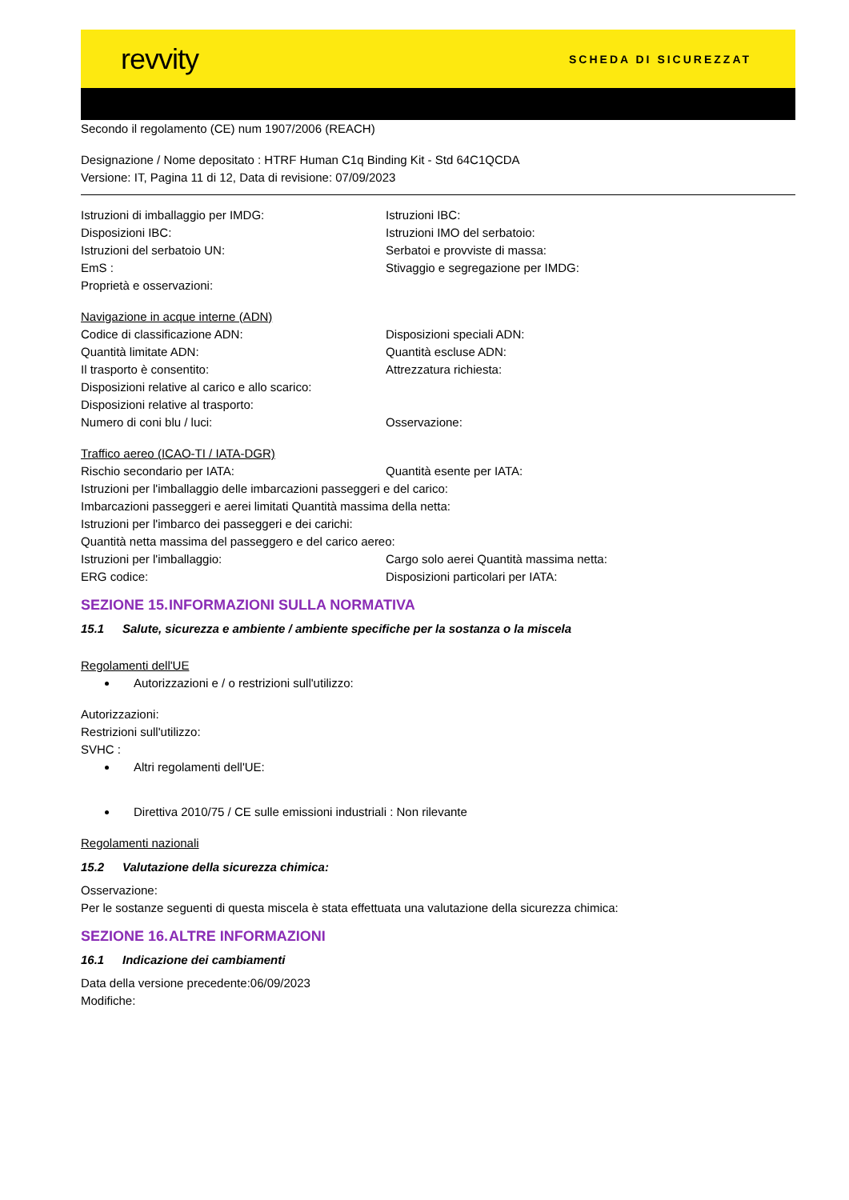revvity
SCHEDA DI SICUREZZAT
Secondo il regolamento (CE) num 1907/2006 (REACH)
Designazione / Nome depositato : HTRF Human C1q Binding Kit - Std 64C1QCDA
Versione: IT, Pagina 11 di 12, Data di revisione: 07/09/2023
Istruzioni di imballaggio per IMDG: Istruzioni IBC:
Disposizioni IBC: Istruzioni IMO del serbatoio:
Istruzioni del serbatoio UN: Serbatoi e provviste di massa:
EmS : Stivaggio e segregazione per IMDG:
Proprietà e osservazioni:
Navigazione in acque interne (ADN)
Codice di classificazione ADN: Disposizioni speciali ADN:
Quantità limitate ADN: Quantità escluse ADN:
Il trasporto è consentito: Attrezzatura richiesta:
Disposizioni relative al carico e allo scarico:
Disposizioni relative al trasporto:
Numero di coni blu / luci: Osservazione:
Traffico aereo (ICAO-TI / IATA-DGR)
Rischio secondario per IATA: Quantità esente per IATA:
Istruzioni per l'imballaggio delle imbarcazioni passeggeri e del carico:
Imbarcazioni passeggeri e aerei limitati Quantità massima della netta:
Istruzioni per l'imbarco dei passeggeri e dei carichi:
Quantità netta massima del passeggero e del carico aereo:
Istruzioni per l'imballaggio: Cargo solo aerei Quantità massima netta:
ERG codice: Disposizioni particolari per IATA:
SEZIONE 15. INFORMAZIONI SULLA NORMATIVA
15.1 Salute, sicurezza e ambiente / ambiente specifiche per la sostanza o la miscela
Regolamenti dell'UE
Autorizzazioni e / o restrizioni sull'utilizzo:
Autorizzazioni:
Restrizioni sull'utilizzo:
SVHC :
Altri regolamenti dell'UE:
Direttiva 2010/75 / CE sulle emissioni industriali : Non rilevante
Regolamenti nazionali
15.2 Valutazione della sicurezza chimica:
Osservazione:
Per le sostanze seguenti di questa miscela è stata effettuata una valutazione della sicurezza chimica:
SEZIONE 16. ALTRE INFORMAZIONI
16.1 Indicazione dei cambiamenti
Data della versione precedente:06/09/2023
Modifiche: